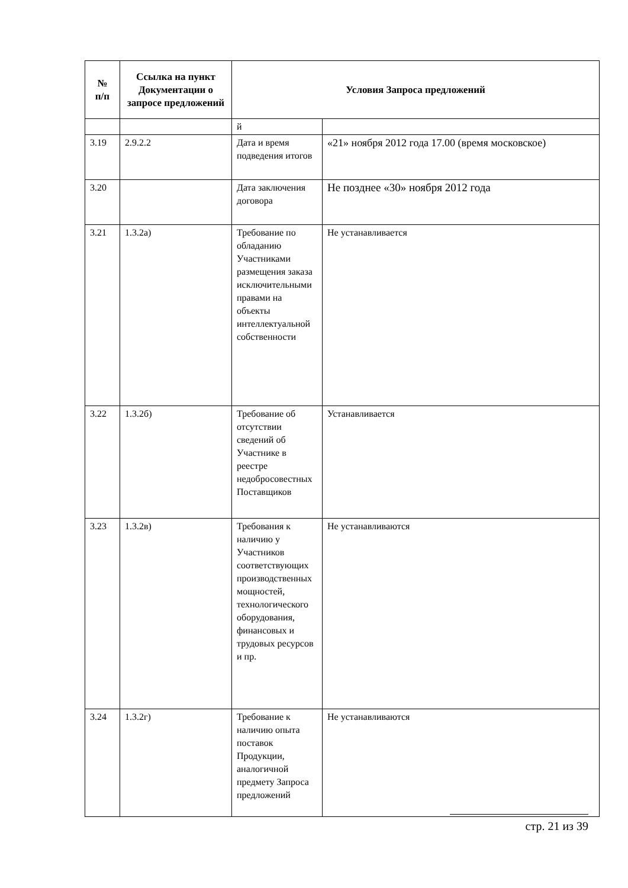| № п/п | Ссылка на пункт Документации о запросе предложений | Условия Запроса предложений | |
| --- | --- | --- | --- |
| | | й | |
| 3.19 | 2.9.2.2 | Дата и время подведения итогов | «21» ноября 2012 года 17.00 (время московское) |
| 3.20 | | Дата заключения договора | Не позднее «30» ноября 2012 года |
| 3.21 | 1.3.2а) | Требование по обладанию Участниками размещения заказа исключительными правами на объекты интеллектуальной собственности | Не устанавливается |
| 3.22 | 1.3.2б) | Требование об отсутствии сведений об Участнике в реестре недобросовестных Поставщиков | Устанавливается |
| 3.23 | 1.3.2в) | Требования к наличию у Участников соответствующих производственных мощностей, технологического оборудования, финансовых и трудовых ресурсов и пр. | Не устанавливаются |
| 3.24 | 1.3.2г) | Требование к наличию опыта поставок Продукции, аналогичной предмету Запроса предложений | Не устанавливаются |
стр. 21 из 39